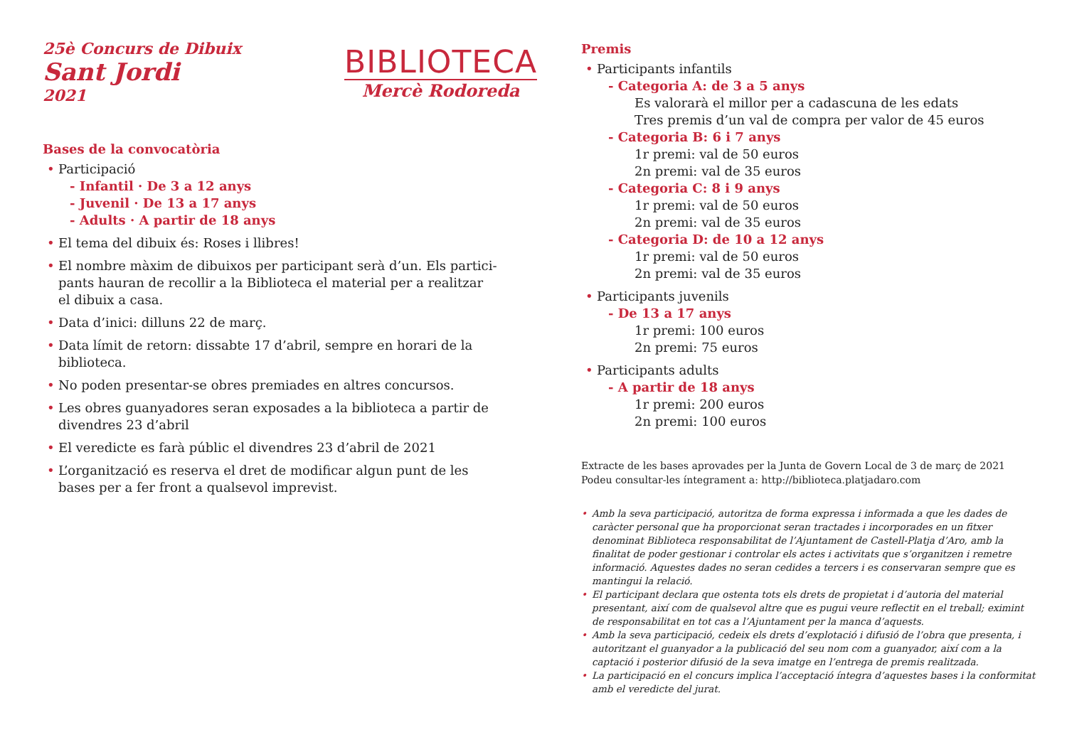25è Concurs de Dibuix
Sant Jordi
2021
BIBLIOTECA
Mercè Rodoreda
Bases de la convocatòria
• Participació
- Infantil · De 3 a 12 anys
- Juvenil · De 13 a 17 anys
- Adults · A partir de 18 anys
• El tema del dibuix és: Roses i llibres!
• El nombre màxim de dibuixos per participant serà d’un. Els partici-pants hauran de recollir a la Biblioteca el material per a realitzar el dibuix a casa.
• Data d’inici: dilluns 22 de març.
• Data límit de retorn: dissabte 17 d’abril, sempre en horari de la biblioteca.
• No poden presentar-se obres premiades en altres concursos.
• Les obres guanyadores seran exposades a la biblioteca a partir de divendres 23 d’abril
• El veredicte es farà públic el divendres 23 d’abril de 2021
• L’organització es reserva el dret de modificar algun punt de les bases per a fer front a qualsevol imprevist.
Premis
• Participants infantils
- Categoria A: de 3 a 5 anys
Es valorarà el millor per a cadascuna de les edats
Tres premis d’un val de compra per valor de 45 euros
- Categoria B: 6 i 7 anys
1r premi: val de 50 euros
2n premi: val de 35 euros
- Categoria C: 8 i 9 anys
1r premi: val de 50 euros
2n premi: val de 35 euros
- Categoria D: de 10 a 12 anys
1r premi: val de 50 euros
2n premi: val de 35 euros
• Participants juvenils
- De 13 a 17 anys
1r premi: 100 euros
2n premi: 75 euros
• Participants adults
- A partir de 18 anys
1r premi: 200 euros
2n premi: 100 euros
Extracte de les bases aprovades per la Junta de Govern Local de 3 de març de 2021
Podeu consultar-les íntegrament a: http://biblioteca.platjadaro.com
• Amb la seva participació, autoritza de forma expressa i informada a que les dades de caràcter personal que ha proporcionat seran tractades i incorporades en un fitxer denominat Biblioteca responsabilitat de l’Ajuntament de Castell-Platja d’Aro, amb la finalitat de poder gestionar i controlar els actes i activitats que s’organitzen i remetre informació. Aquestes dades no seran cedides a tercers i es conservaran sempre que es mantingui la relació.
• El participant declara que ostenta tots els drets de propietat i d’autoria del material presentant, així com de qualsevol altre que es pugui veure reflectit en el treball; eximint de responsabilitat en tot cas a l’Ajuntament per la manca d’aquests.
• Amb la seva participació, cedeix els drets d’explotació i difusió de l’obra que presenta, i autoritzant el guanyador a la publicació del seu nom com a guanyador, així com a la captació i posterior difusió de la seva imatge en l’entrega de premis realitzada.
• La participació en el concurs implica l’acceptació íntegra d’aquestes bases i la conformitat amb el veredicte del jurat.